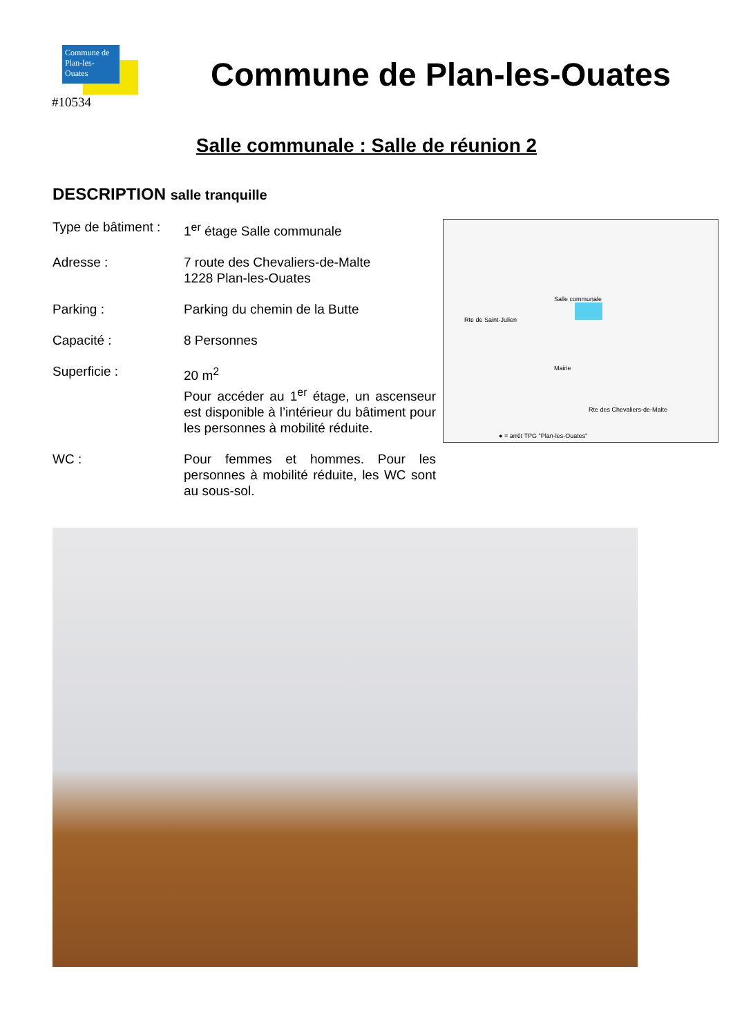Commune de
Plan-les-Ouates
#10534
Commune de Plan-les-Ouates
Salle communale : Salle de réunion 2
DESCRIPTION salle tranquille
| Type de bâtiment : | 1<sup>er</sup> étage Salle communale |
| Adresse : | 7 route des Chevaliers-de-Malte 1228 Plan-les-Ouates |
| Parking : | Parking du chemin de la Butte |
| Capacité : | 8 Personnes |
| Superficie : | 20 m<sup>2</sup> Pour accéder au 1<sup>er</sup> étage, un ascenseur est disponible à l’intérieur du bâtiment pour les personnes à mobilité réduite. |
| WC : | Pour femmes et hommes. Pour les personnes à mobilité réduite, les WC sont au sous-sol. |
Rte de Saint-Julien
Salle communale
Mairie
Rte des Chevaliers-de-Malte
● = arrêt TPG "Plan-les-Ouates"